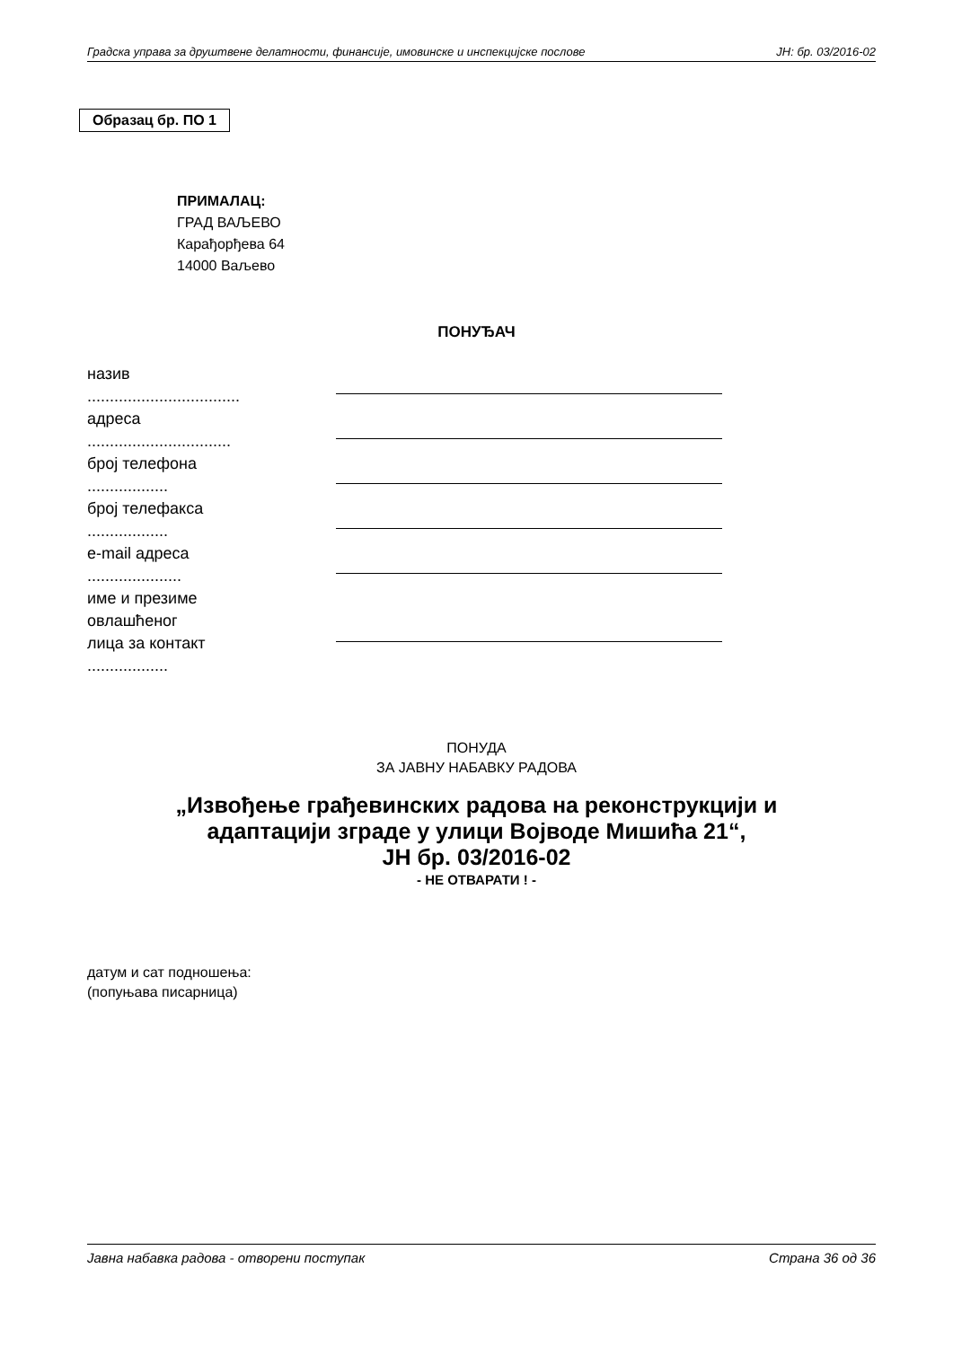Градска управа за друштвене делатности, финансије, имовинске и инспекцијске послове ЈН: бр. 03/2016-02
Образац бр. ПО 1
ПРИМАЛАЦ:
ГРАД ВАЉЕВО
Карађорђева 64
14000 Ваљево
ПОНУЂАЧ
назив
..................................
адреса
................................
број телефона
..................
број телефакса
..................
e-mail адреса
.....................
име и презиме
овлашћеног
лица за контакт
..................
ПОНУДА
ЗА ЈАВНУ НАБАВКУ РАДОВА
„Извођење грађевинских радова на реконструкцији и
адаптацији зграде у улици Војводе Мишића 21“,
ЈН бр. 03/2016-02
- НЕ ОТВАРАТИ ! -
датум и сат подношења:
(попуњава писарница)
Јавна набавка радова - отворени поступак Страна 36 од 36